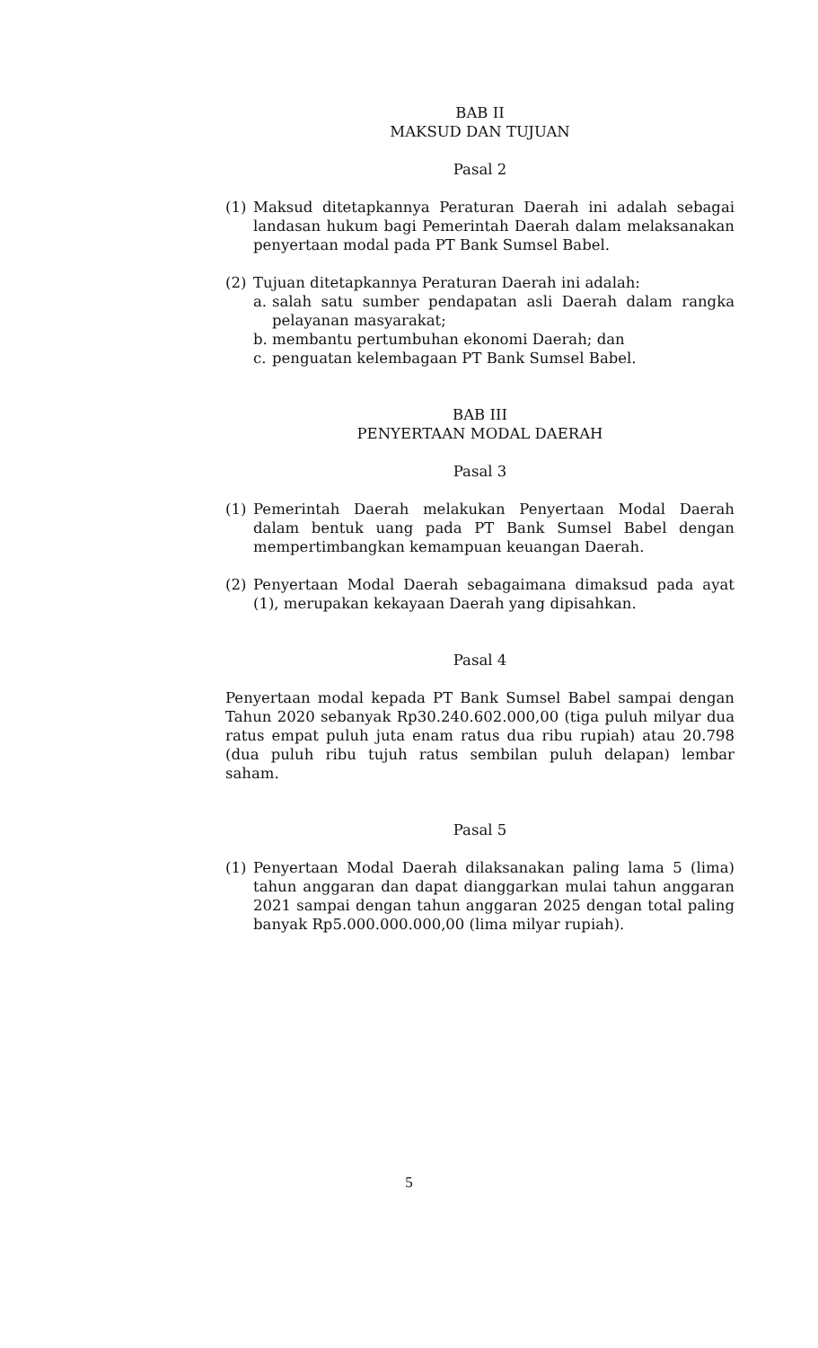BAB II
MAKSUD DAN TUJUAN
Pasal 2
(1) Maksud ditetapkannya Peraturan Daerah ini adalah sebagai landasan hukum bagi Pemerintah Daerah dalam melaksanakan penyertaan modal pada PT Bank Sumsel Babel.
(2) Tujuan ditetapkannya Peraturan Daerah ini adalah:
a. salah satu sumber pendapatan asli Daerah dalam rangka pelayanan masyarakat;
b. membantu pertumbuhan ekonomi Daerah; dan
c. penguatan kelembagaan PT Bank Sumsel Babel.
BAB III
PENYERTAAN MODAL DAERAH
Pasal 3
(1) Pemerintah Daerah melakukan Penyertaan Modal Daerah dalam bentuk uang pada PT Bank Sumsel Babel dengan mempertimbangkan kemampuan keuangan Daerah.
(2) Penyertaan Modal Daerah sebagaimana dimaksud pada ayat (1), merupakan kekayaan Daerah yang dipisahkan.
Pasal 4
Penyertaan modal kepada PT Bank Sumsel Babel sampai dengan Tahun 2020 sebanyak Rp30.240.602.000,00 (tiga puluh milyar dua ratus empat puluh juta enam ratus dua ribu rupiah) atau 20.798 (dua puluh ribu tujuh ratus sembilan puluh delapan) lembar saham.
Pasal 5
(1) Penyertaan Modal Daerah dilaksanakan paling lama 5 (lima) tahun anggaran dan dapat dianggarkan mulai tahun anggaran 2021 sampai dengan tahun anggaran 2025 dengan total paling banyak Rp5.000.000.000,00 (lima milyar rupiah).
5